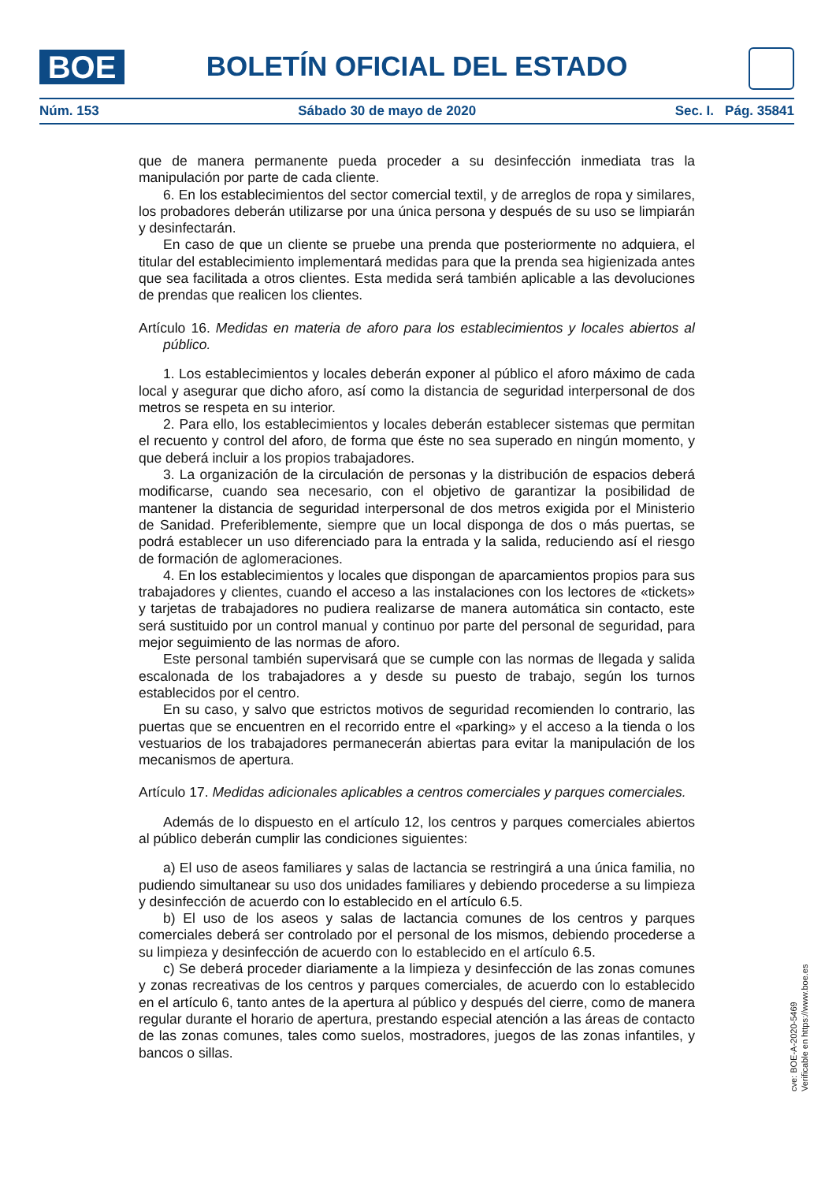BOE BOLETÍN OFICIAL DEL ESTADO
Núm. 153 Sábado 30 de mayo de 2020 Sec. I. Pág. 35841
que de manera permanente pueda proceder a su desinfección inmediata tras la manipulación por parte de cada cliente.
6. En los establecimientos del sector comercial textil, y de arreglos de ropa y similares, los probadores deberán utilizarse por una única persona y después de su uso se limpiarán y desinfectarán.
En caso de que un cliente se pruebe una prenda que posteriormente no adquiera, el titular del establecimiento implementará medidas para que la prenda sea higienizada antes que sea facilitada a otros clientes. Esta medida será también aplicable a las devoluciones de prendas que realicen los clientes.
Artículo 16. Medidas en materia de aforo para los establecimientos y locales abiertos al público.
1. Los establecimientos y locales deberán exponer al público el aforo máximo de cada local y asegurar que dicho aforo, así como la distancia de seguridad interpersonal de dos metros se respeta en su interior.
2. Para ello, los establecimientos y locales deberán establecer sistemas que permitan el recuento y control del aforo, de forma que éste no sea superado en ningún momento, y que deberá incluir a los propios trabajadores.
3. La organización de la circulación de personas y la distribución de espacios deberá modificarse, cuando sea necesario, con el objetivo de garantizar la posibilidad de mantener la distancia de seguridad interpersonal de dos metros exigida por el Ministerio de Sanidad. Preferiblemente, siempre que un local disponga de dos o más puertas, se podrá establecer un uso diferenciado para la entrada y la salida, reduciendo así el riesgo de formación de aglomeraciones.
4. En los establecimientos y locales que dispongan de aparcamientos propios para sus trabajadores y clientes, cuando el acceso a las instalaciones con los lectores de «tickets» y tarjetas de trabajadores no pudiera realizarse de manera automática sin contacto, este será sustituido por un control manual y continuo por parte del personal de seguridad, para mejor seguimiento de las normas de aforo.
Este personal también supervisará que se cumple con las normas de llegada y salida escalonada de los trabajadores a y desde su puesto de trabajo, según los turnos establecidos por el centro.
En su caso, y salvo que estrictos motivos de seguridad recomienden lo contrario, las puertas que se encuentren en el recorrido entre el «parking» y el acceso a la tienda o los vestuarios de los trabajadores permanecerán abiertas para evitar la manipulación de los mecanismos de apertura.
Artículo 17. Medidas adicionales aplicables a centros comerciales y parques comerciales.
Además de lo dispuesto en el artículo 12, los centros y parques comerciales abiertos al público deberán cumplir las condiciones siguientes:
a) El uso de aseos familiares y salas de lactancia se restringirá a una única familia, no pudiendo simultanear su uso dos unidades familiares y debiendo procederse a su limpieza y desinfección de acuerdo con lo establecido en el artículo 6.5.
b) El uso de los aseos y salas de lactancia comunes de los centros y parques comerciales deberá ser controlado por el personal de los mismos, debiendo procederse a su limpieza y desinfección de acuerdo con lo establecido en el artículo 6.5.
c) Se deberá proceder diariamente a la limpieza y desinfección de las zonas comunes y zonas recreativas de los centros y parques comerciales, de acuerdo con lo establecido en el artículo 6, tanto antes de la apertura al público y después del cierre, como de manera regular durante el horario de apertura, prestando especial atención a las áreas de contacto de las zonas comunes, tales como suelos, mostradores, juegos de las zonas infantiles, y bancos o sillas.
cve: BOE-A-2020-5469
Verificable en https://www.boe.es